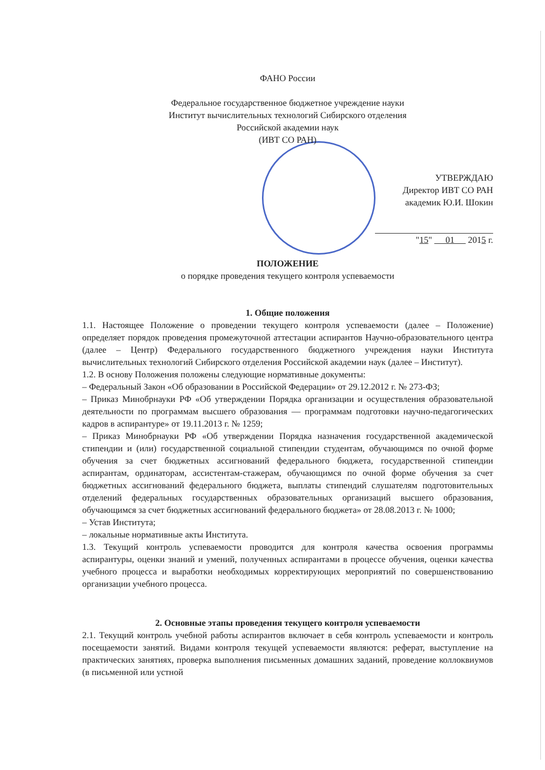ФАНО России
Федеральное государственное бюджетное учреждение науки
Институт вычислительных технологий Сибирского отделения
Российской академии наук
(ИВТ СО РАН)
УТВЕРЖДАЮ
Директор ИВТ СО РАН
академик Ю.И. Шокин
"15" 01 2015 г.
ПОЛОЖЕНИЕ
о порядке проведения текущего контроля успеваемости
1. Общие положения
1.1. Настоящее Положение о проведении текущего контроля успеваемости (далее – Положение) определяет порядок проведения промежуточной аттестации аспирантов Научно-образовательного центра (далее – Центр) Федерального государственного бюджетного учреждения науки Института вычислительных технологий Сибирского отделения Российской академии наук (далее – Институт).
1.2. В основу Положения положены следующие нормативные документы:
– Федеральный Закон «Об образовании в Российской Федерации» от 29.12.2012 г. № 273-ФЗ;
– Приказ Минобрнауки РФ «Об утверждении Порядка организации и осуществления образовательной деятельности по программам высшего образования — программам подготовки научно-педагогических кадров в аспирантуре» от 19.11.2013 г. № 1259;
– Приказ Минобрнауки РФ «Об утверждении Порядка назначения государственной академической стипендии и (или) государственной социальной стипендии студентам, обучающимся по очной форме обучения за счет бюджетных ассигнований федерального бюджета, государственной стипендии аспирантам, ординаторам, ассистентам-стажерам, обучающимся по очной форме обучения за счет бюджетных ассигнований федерального бюджета, выплаты стипендий слушателям подготовительных отделений федеральных государственных образовательных организаций высшего образования, обучающимся за счет бюджетных ассигнований федерального бюджета» от 28.08.2013 г. № 1000;
– Устав Института;
– локальные нормативные акты Института.
1.3. Текущий контроль успеваемости проводится для контроля качества освоения программы аспирантуры, оценки знаний и умений, полученных аспирантами в процессе обучения, оценки качества учебного процесса и выработки необходимых корректирующих мероприятий по совершенствованию организации учебного процесса.
2. Основные этапы проведения текущего контроля успеваемости
2.1. Текущий контроль учебной работы аспирантов включает в себя контроль успеваемости и контроль посещаемости занятий. Видами контроля текущей успеваемости являются: реферат, выступление на практических занятиях, проверка выполнения письменных домашних заданий, проведение коллоквиумов (в письменной или устной